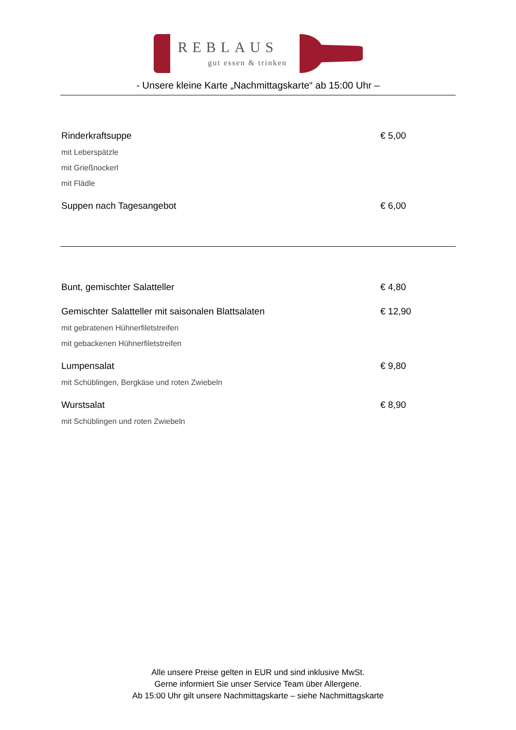REBLAUS
gut essen & trinken
- Unsere kleine Karte „Nachmittagskarte“ ab 15:00 Uhr –
Rinderkraftsuppe € 5,00
mit Leberspätzle
mit Grießnockerl
mit Flädle
Suppen nach Tagesangebot € 6,00
Bunt, gemischter Salatteller € 4,80
Gemischter Salatteller mit saisonalen Blattsalaten € 12,90
mit gebratenen Hühnerfiletstreifen
mit gebackenen Hühnerfiletstreifen
Lumpensalat € 9,80
mit Schüblingen, Bergkäse und roten Zwiebeln
Wurstsalat € 8,90
mit Schüblingen und roten Zwiebeln
Alle unsere Preise gelten in EUR und sind inklusive MwSt.
Gerne informiert Sie unser Service Team über Allergene.
Ab 15:00 Uhr gilt unsere Nachmittagskarte – siehe Nachmittagskarte